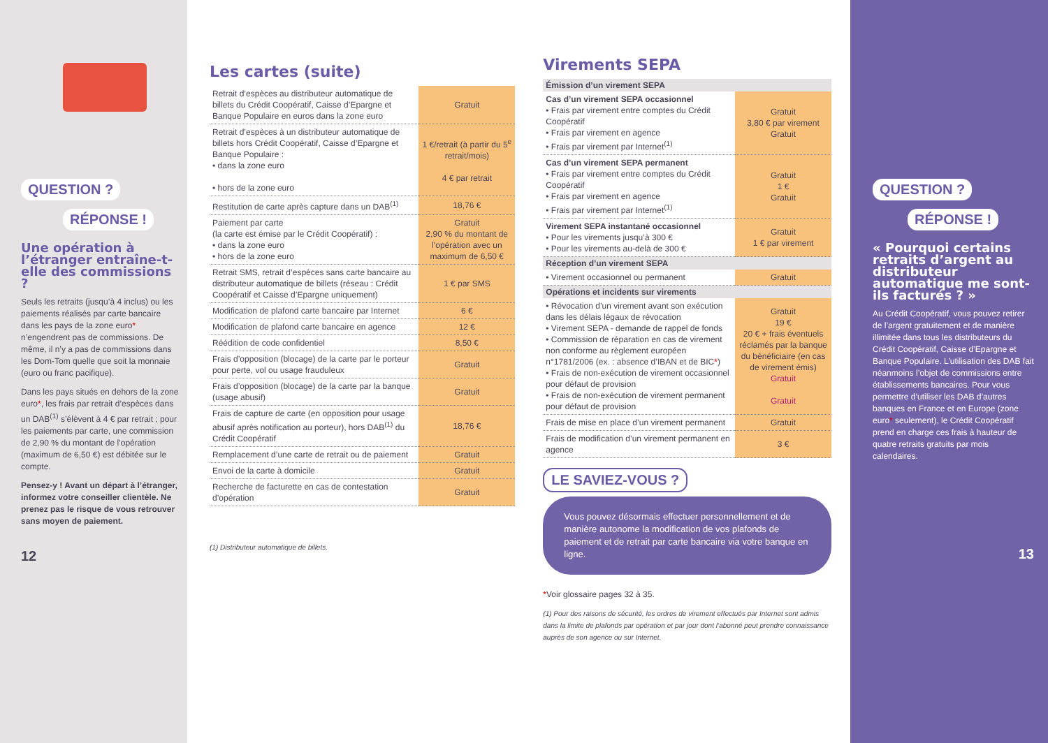QUESTION ?
RÉPONSE !
Une opération à l’étranger entraîne-t-elle des commissions ?
Seuls les retraits (jusqu’à 4 inclus) ou les paiements réalisés par carte bancaire dans les pays de la zone euro* n’engendrent pas de commissions. De même, il n’y a pas de commissions dans les Dom-Tom quelle que soit la monnaie (euro ou franc pacifique).
Dans les pays situés en dehors de la zone euro*, les frais par retrait d’espèces dans un DAB<sup>(1)</sup> s’élèvent à 4 € par retrait ; pour les paiements par carte, une commission de 2,90 % du montant de l’opération (maximum de 6,50 €) est débitée sur le compte.
Pensez-y ! Avant un départ à l’étranger, informez votre conseiller clientèle. Ne prenez pas le risque de vous retrouver sans moyen de paiement.
12
Les cartes (suite)
| Retrait d’espèces au distributeur automatique de billets du Crédit Coopératif, Caisse d’Epargne et Banque Populaire en euros dans la zone euro | Gratuit |
| Retrait d’espèces à un distributeur automatique de billets hors Crédit Coopératif, Caisse d’Epargne et Banque Populaire : • dans la zone euro • hors de la zone euro | 1 €/retrait (à partir du 5<sup>e</sup> retrait/mois) 4 € par retrait |
| Restitution de carte après capture dans un DAB<sup>(1)</sup> | 18,76 € |
| Paiement par carte (la carte est émise par le Crédit Coopératif) : • dans la zone euro • hors de la zone euro | Gratuit 2,90 % du montant de l’opération avec un maximum de 6,50 € |
| Retrait SMS, retrait d’espèces sans carte bancaire au distributeur automatique de billets (réseau : Crédit Coopératif et Caisse d’Epargne uniquement) | 1 € par SMS |
| Modification de plafond carte bancaire par Internet | 6 € |
| Modification de plafond carte bancaire en agence | 12 € |
| Réédition de code confidentiel | 8,50 € |
| Frais d’opposition (blocage) de la carte par le porteur pour perte, vol ou usage frauduleux | Gratuit |
| Frais d’opposition (blocage) de la carte par la banque (usage abusif) | Gratuit |
| Frais de capture de carte (en opposition pour usage abusif après notification au porteur), hors DAB<sup>(1)</sup> du Crédit Coopératif | 18,76 € |
| Remplacement d’une carte de retrait ou de paiement | Gratuit |
| Envoi de la carte à domicile | Gratuit |
| Recherche de facturette en cas de contestation d’opération | Gratuit |
(1) Distributeur automatique de billets.
Virements SEPA
| Émission d’un virement SEPA | |
| --- | --- |
| Cas d’un virement SEPA occasionnel • Frais par virement entre comptes du Crédit Coopératif • Frais par virement en agence • Frais par virement par Internet<sup>(1)</sup> | Gratuit 3,80 € par virement Gratuit |
| Cas d’un virement SEPA permanent • Frais par virement entre comptes du Crédit Coopératif • Frais par virement en agence • Frais par virement par Internet<sup>(1)</sup> | Gratuit 1 € Gratuit |
| Virement SEPA instantané occasionnel • Pour les virements jusqu’à 300 € • Pour les virements au-delà de 300 € | Gratuit 1 € par virement |
| Réception d’un virement SEPA | |
| • Virement occasionnel ou permanent | Gratuit |
| Opérations et incidents sur virements | |
| • Révocation d’un virement avant son exécution dans les délais légaux de révocation • Virement SEPA - demande de rappel de fonds • Commission de réparation en cas de virement non conforme au règlement européen n°1781/2006 (ex. : absence d’IBAN et de BIC * ) • Frais de non-exécution de virement occasionnel pour défaut de provision • Frais de non-exécution de virement permanent pour défaut de provision | Gratuit 19 € 20 € + frais éventuels réclamés par la banque du bénéficiaire (en cas de virement émis) Gratuit Gratuit |
| Frais de mise en place d’un virement permanent | Gratuit |
| Frais de modification d’un virement permanent en agence | 3 € |
LE SAVIEZ-VOUS ?
Vous pouvez désormais effectuer personnellement et de manière autonome la modification de vos plafonds de paiement et de retrait par carte bancaire via votre banque en ligne.
*Voir glossaire pages 32 à 35.
(1) Pour des raisons de sécurité, les ordres de virement effectués par Internet sont admis dans la limite de plafonds par opération et par jour dont l’abonné peut prendre connaissance auprès de son agence ou sur Internet.
QUESTION ?
RÉPONSE !
« Pourquoi certains retraits d’argent au distributeur automatique me sont-ils facturés ? »
Au Crédit Coopératif, vous pouvez retirer de l’argent gratuitement et de manière illimitée dans tous les distributeurs du Crédit Coopératif, Caisse d’Epargne et Banque Populaire. L’utilisation des DAB fait néanmoins l’objet de commissions entre établissements bancaires. Pour vous permettre d’utiliser les DAB d’autres banques en France et en Europe (zone euro* seulement), le Crédit Coopératif prend en charge ces frais à hauteur de quatre retraits gratuits par mois calendaires.
13